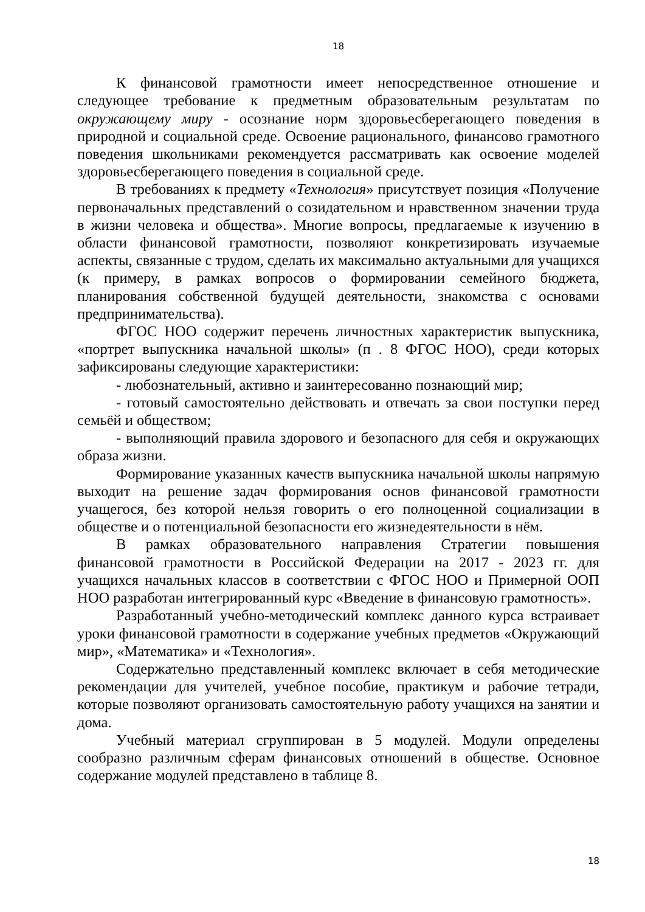18
К финансовой грамотности имеет непосредственное отношение и следующее требование к предметным образовательным результатам по окружающему миру - осознание норм здоровьесберегающего поведения в природной и социальной среде. Освоение рационального, финансово грамотного поведения школьниками рекомендуется рассматривать как освоение моделей здоровьесберегающего поведения в социальной среде.
В требованиях к предмету «Технология» присутствует позиция «Получение первоначальных представлений о созидательном и нравственном значении труда в жизни человека и общества». Многие вопросы, предлагаемые к изучению в области финансовой грамотности, позволяют конкретизировать изучаемые аспекты, связанные с трудом, сделать их максимально актуальными для учащихся (к примеру, в рамках вопросов о формировании семейного бюджета, планирования собственной будущей деятельности, знакомства с основами предпринимательства).
ФГОС НОО содержит перечень личностных характеристик выпускника, «портрет выпускника начальной школы» (п . 8 ФГОС НОО), среди которых зафиксированы следующие характеристики:
- любознательный, активно и заинтересованно познающий мир;
- готовый самостоятельно действовать и отвечать за свои поступки перед семьёй и обществом;
- выполняющий правила здорового и безопасного для себя и окружающих образа жизни.
Формирование указанных качеств выпускника начальной школы напрямую выходит на решение задач формирования основ финансовой грамотности учащегося, без которой нельзя говорить о его полноценной социализации в обществе и о потенциальной безопасности его жизнедеятельности в нём.
В рамках образовательного направления Стратегии повышения финансовой грамотности в Российской Федерации на 2017 - 2023 гг. для учащихся начальных классов в соответствии с ФГОС НОО и Примерной ООП НОО разработан интегрированный курс «Введение в финансовую грамотность».
Разработанный учебно-методический комплекс данного курса встраивает уроки финансовой грамотности в содержание учебных предметов «Окружающий мир», «Математика» и «Технология».
Содержательно представленный комплекс включает в себя методические рекомендации для учителей, учебное пособие, практикум и рабочие тетради, которые позволяют организовать самостоятельную работу учащихся на занятии и дома.
Учебный материал сгруппирован в 5 модулей. Модули определены сообразно различным сферам финансовых отношений в обществе. Основное содержание модулей представлено в таблице 8.
18